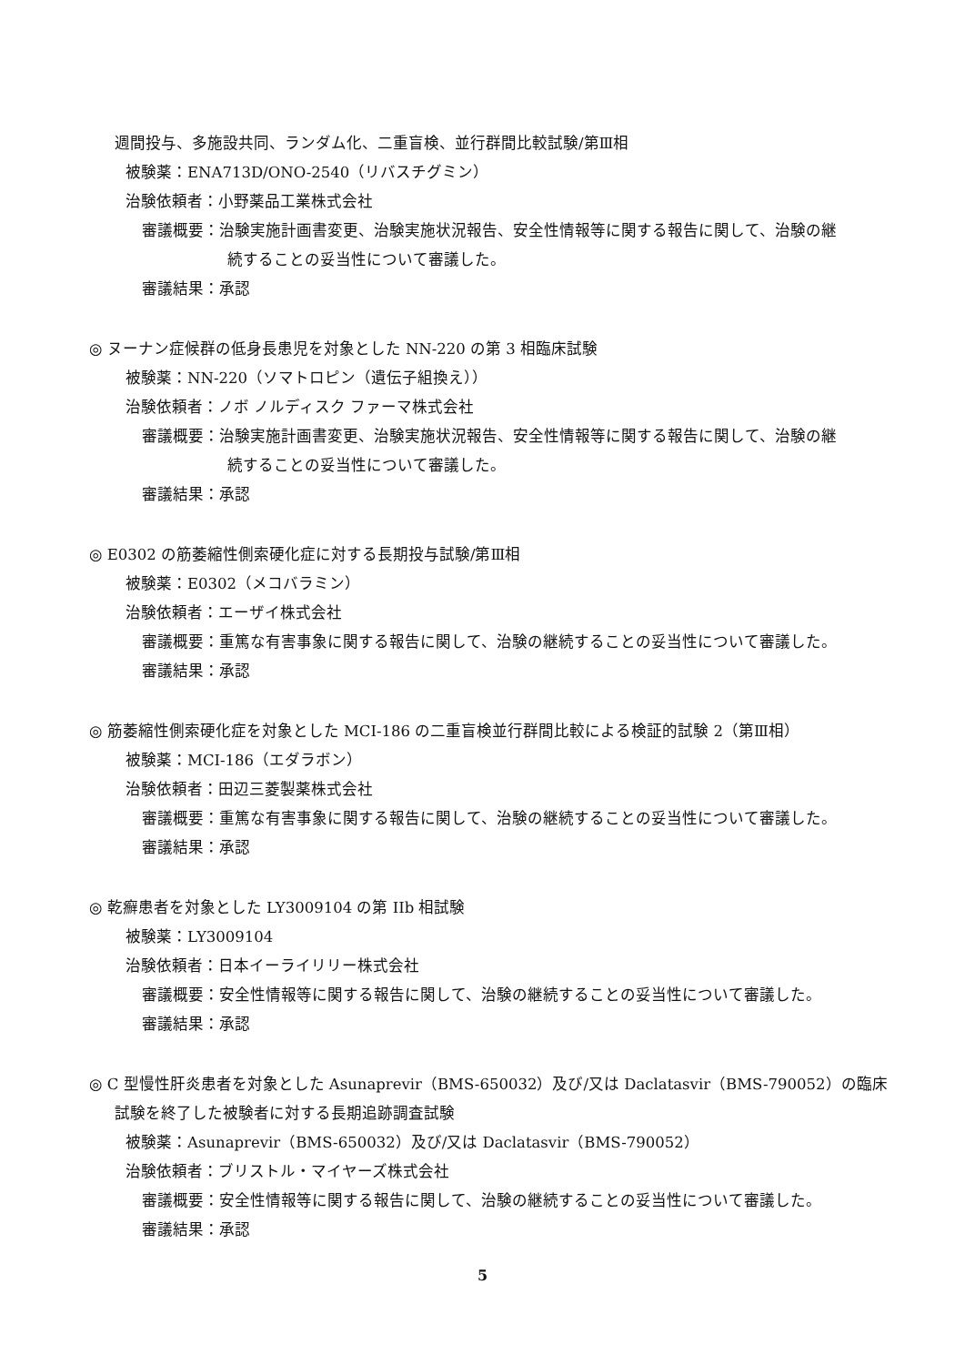週間投与、多施設共同、ランダム化、二重盲検、並行群間比較試験/第Ⅲ相
被験薬：ENA713D/ONO-2540（リバスチグミン）
治験依頼者：小野薬品工業株式会社
審議概要：治験実施計画書変更、治験実施状況報告、安全性情報等に関する報告に関して、治験の継
続することの妥当性について審議した。
審議結果：承認
◎ ヌーナン症候群の低身長患児を対象とした NN-220 の第 3 相臨床試験
被験薬：NN-220（ソマトロピン（遺伝子組換え））
治験依頼者：ノボ ノルディスク ファーマ株式会社
審議概要：治験実施計画書変更、治験実施状況報告、安全性情報等に関する報告に関して、治験の継
続することの妥当性について審議した。
審議結果：承認
◎ E0302 の筋萎縮性側索硬化症に対する長期投与試験/第Ⅲ相
被験薬：E0302（メコバラミン）
治験依頼者：エーザイ株式会社
審議概要：重篤な有害事象に関する報告に関して、治験の継続することの妥当性について審議した。
審議結果：承認
◎ 筋萎縮性側索硬化症を対象とした MCI-186 の二重盲検並行群間比較による検証的試験 2（第Ⅲ相）
被験薬：MCI-186（エダラボン）
治験依頼者：田辺三菱製薬株式会社
審議概要：重篤な有害事象に関する報告に関して、治験の継続することの妥当性について審議した。
審議結果：承認
◎ 乾癬患者を対象とした LY3009104 の第 IIb 相試験
被験薬：LY3009104
治験依頼者：日本イーライリリー株式会社
審議概要：安全性情報等に関する報告に関して、治験の継続することの妥当性について審議した。
審議結果：承認
◎ C 型慢性肝炎患者を対象とした Asunaprevir（BMS-650032）及び/又は Daclatasvir（BMS-790052）の臨床
試験を終了した被験者に対する長期追跡調査試験
被験薬：Asunaprevir（BMS-650032）及び/又は Daclatasvir（BMS-790052）
治験依頼者：ブリストル・マイヤーズ株式会社
審議概要：安全性情報等に関する報告に関して、治験の継続することの妥当性について審議した。
審議結果：承認
5